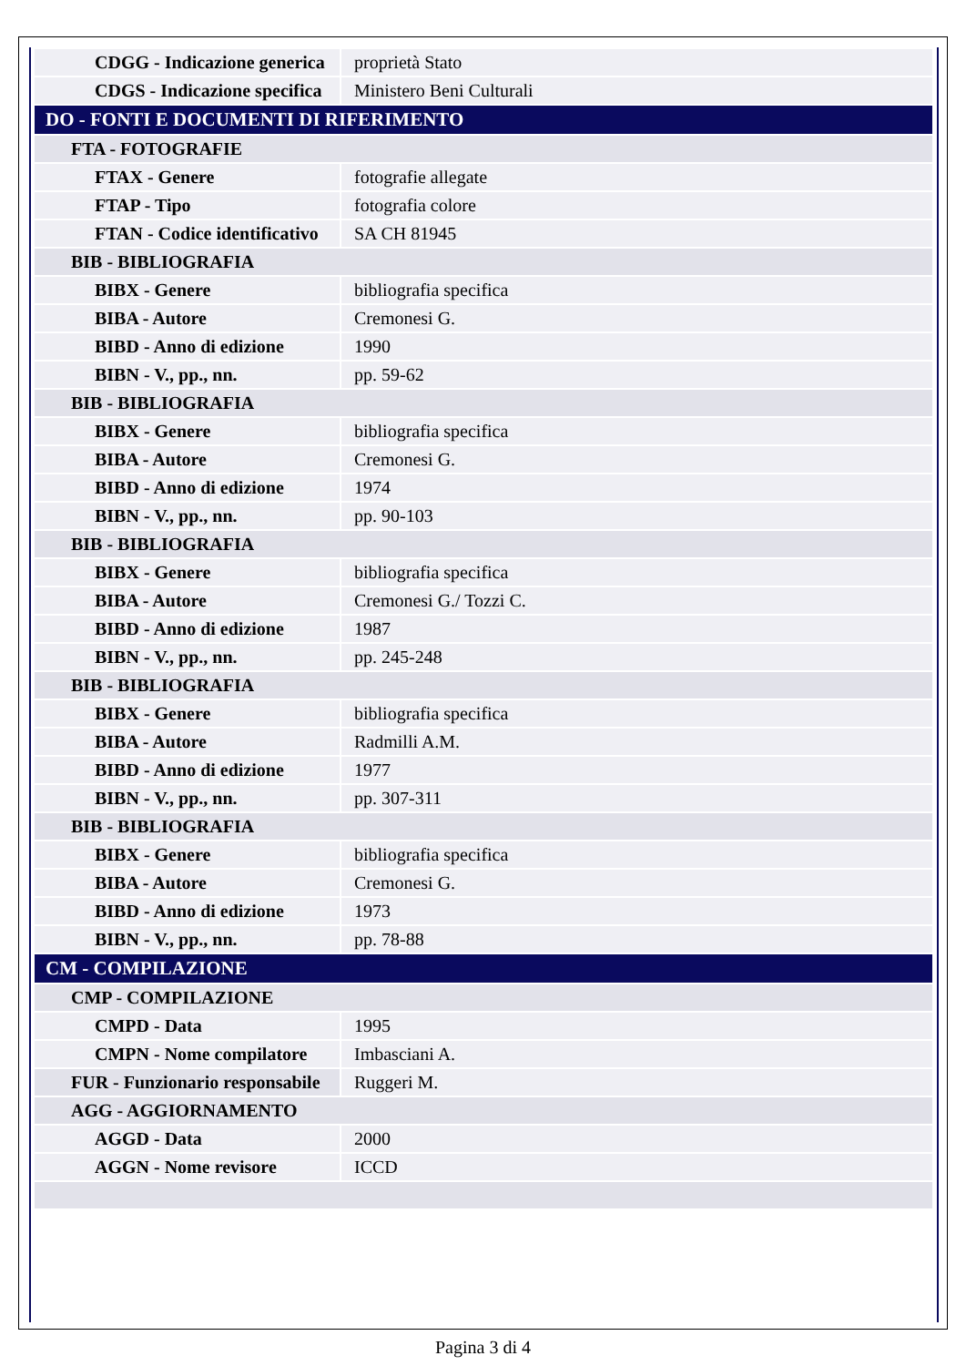| CDGG - Indicazione generica | proprietà Stato |
| CDGS - Indicazione specifica | Ministero Beni Culturali |
| DO - FONTI E DOCUMENTI DI RIFERIMENTO | |
| FTA - FOTOGRAFIE | |
| FTAX - Genere | fotografie allegate |
| FTAP - Tipo | fotografia colore |
| FTAN - Codice identificativo | SA CH 81945 |
| BIB - BIBLIOGRAFIA | |
| BIBX - Genere | bibliografia specifica |
| BIBA - Autore | Cremonesi G. |
| BIBD - Anno di edizione | 1990 |
| BIBN - V., pp., nn. | pp. 59-62 |
| BIB - BIBLIOGRAFIA | |
| BIBX - Genere | bibliografia specifica |
| BIBA - Autore | Cremonesi G. |
| BIBD - Anno di edizione | 1974 |
| BIBN - V., pp., nn. | pp. 90-103 |
| BIB - BIBLIOGRAFIA | |
| BIBX - Genere | bibliografia specifica |
| BIBA - Autore | Cremonesi G./ Tozzi C. |
| BIBD - Anno di edizione | 1987 |
| BIBN - V., pp., nn. | pp. 245-248 |
| BIB - BIBLIOGRAFIA | |
| BIBX - Genere | bibliografia specifica |
| BIBA - Autore | Radmilli A.M. |
| BIBD - Anno di edizione | 1977 |
| BIBN - V., pp., nn. | pp. 307-311 |
| BIB - BIBLIOGRAFIA | |
| BIBX - Genere | bibliografia specifica |
| BIBA - Autore | Cremonesi G. |
| BIBD - Anno di edizione | 1973 |
| BIBN - V., pp., nn. | pp. 78-88 |
| CM - COMPILAZIONE | |
| CMP - COMPILAZIONE | |
| CMPD - Data | 1995 |
| CMPN - Nome compilatore | Imbasciani A. |
| FUR - Funzionario responsabile | Ruggeri M. |
| AGG - AGGIORNAMENTO | |
| AGGD - Data | 2000 |
| AGGN - Nome revisore | ICCD |
Pagina 3 di 4